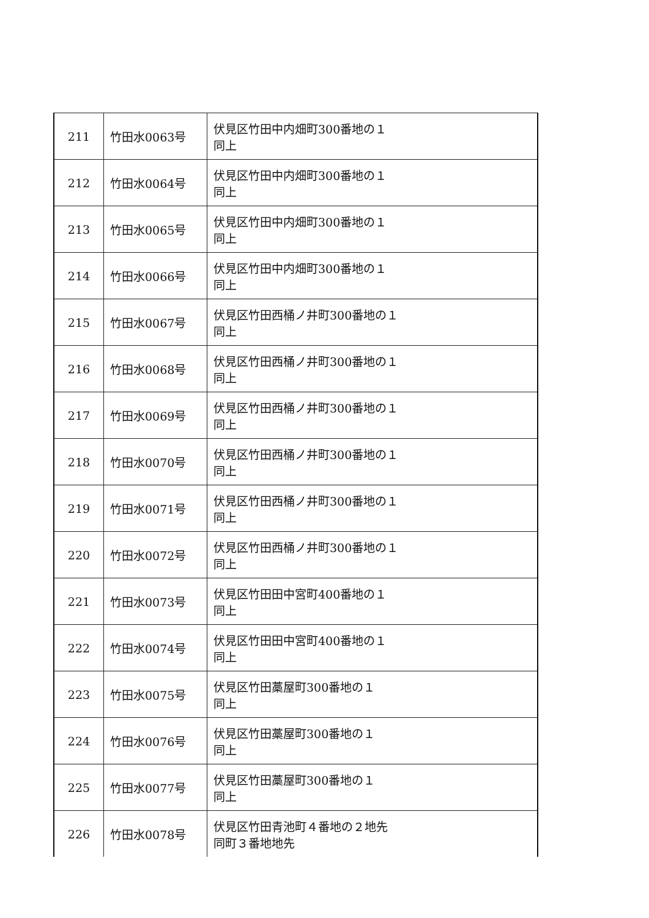| 211 | 竹田水0063号 | 伏見区竹田中内畑町300番地の１ 同上 |
| 212 | 竹田水0064号 | 伏見区竹田中内畑町300番地の１ 同上 |
| 213 | 竹田水0065号 | 伏見区竹田中内畑町300番地の１ 同上 |
| 214 | 竹田水0066号 | 伏見区竹田中内畑町300番地の１ 同上 |
| 215 | 竹田水0067号 | 伏見区竹田西桶ノ井町300番地の１ 同上 |
| 216 | 竹田水0068号 | 伏見区竹田西桶ノ井町300番地の１ 同上 |
| 217 | 竹田水0069号 | 伏見区竹田西桶ノ井町300番地の１ 同上 |
| 218 | 竹田水0070号 | 伏見区竹田西桶ノ井町300番地の１ 同上 |
| 219 | 竹田水0071号 | 伏見区竹田西桶ノ井町300番地の１ 同上 |
| 220 | 竹田水0072号 | 伏見区竹田西桶ノ井町300番地の１ 同上 |
| 221 | 竹田水0073号 | 伏見区竹田田中宮町400番地の１ 同上 |
| 222 | 竹田水0074号 | 伏見区竹田田中宮町400番地の１ 同上 |
| 223 | 竹田水0075号 | 伏見区竹田藁屋町300番地の１ 同上 |
| 224 | 竹田水0076号 | 伏見区竹田藁屋町300番地の１ 同上 |
| 225 | 竹田水0077号 | 伏見区竹田藁屋町300番地の１ 同上 |
| 226 | 竹田水0078号 | 伏見区竹田青池町４番地の２地先 同町３番地地先 |